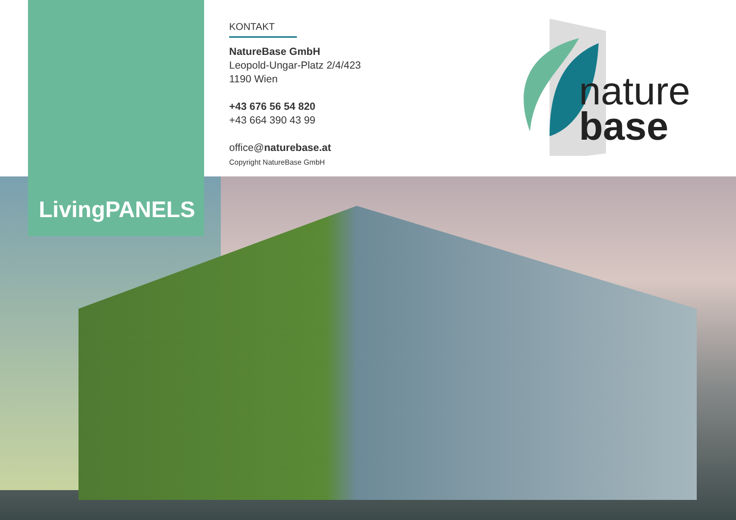LivingPANELS
KONTAKT
NatureBase GmbH
Leopold-Ungar-Platz 2/4/423
1190 Wien
+43 676 56 54 820
+43 664 390 43 99
office@naturebase.at
Copyright NatureBase GmbH
nature
base